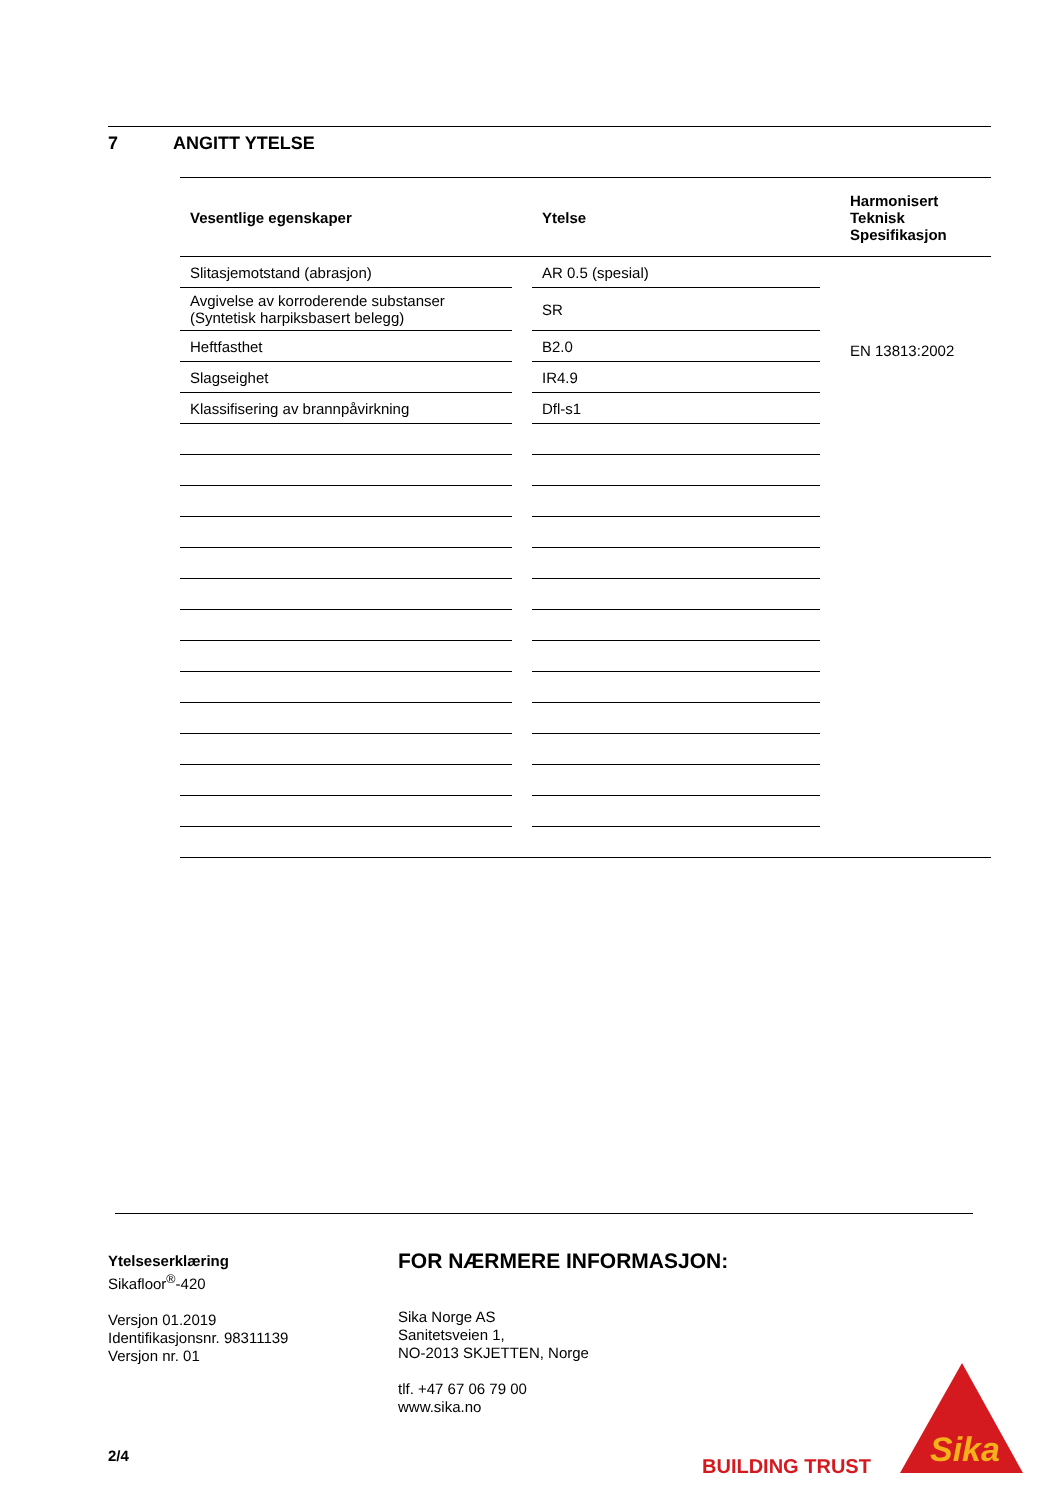7 ANGITT YTELSE
| Vesentlige egenskaper | | Ytelse | | Harmonisert Teknisk Spesifikasjon |
| --- | --- | --- | --- | --- |
| Slitasjemotstand (abrasjon) | | AR 0.5 (spesial) | | EN 13813:2002 |
| Avgivelse av korroderende substanser (Syntetisk harpiksbasert belegg) | | SR | | |
| Heftfasthet | | B2.0 | | |
| Slagseighet | | IR4.9 | | |
| Klassifisering av brannpåvirkning | | Dfl-s1 | | |
Ytelseserklæring
Sikafloor<sup>®</sup>-420
Versjon 01.2019
Identifikasjonsnr. 98311139
Versjon nr. 01
FOR NÆRMERE INFORMASJON:
Sika Norge AS
Sanitetsveien 1,
NO-2013 SKJETTEN, Norge
tlf. +47 67 06 79 00
www.sika.no
2/4 BUILDING TRUST
Sika